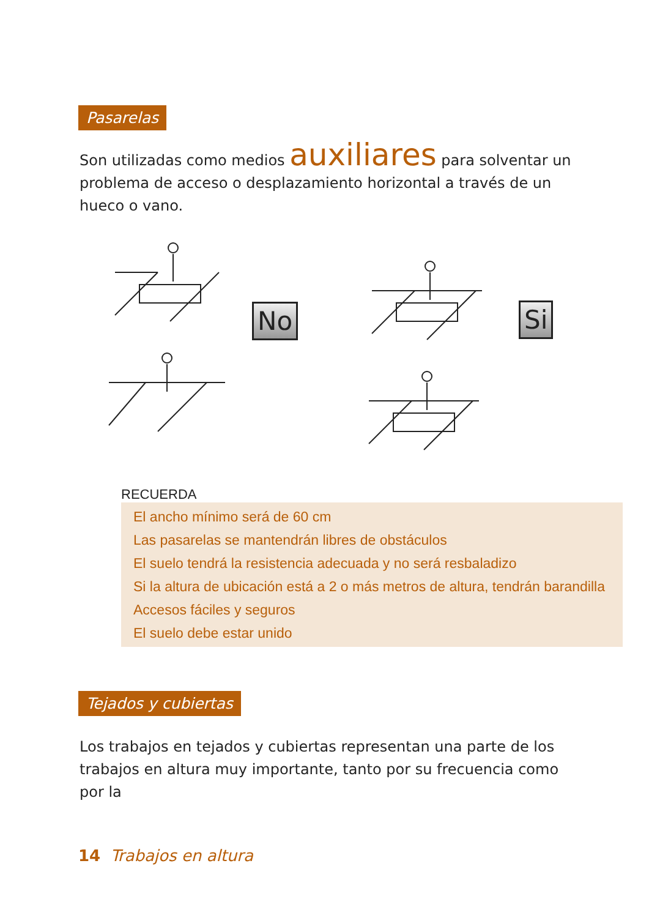Pasarelas
Son utilizadas como medios auxiliares para solventar un problema de acceso o desplazamiento horizontal a través de un hueco o vano.
No Si
RECUERDA
El ancho mínimo será de 60 cm
Las pasarelas se mantendrán libres de obstáculos
El suelo tendrá la resistencia adecuada y no será resbaladizo
Si la altura de ubicación está a 2 o más metros de altura, tendrán barandilla
Accesos fáciles y seguros
El suelo debe estar unido
Tejados y cubiertas
Los trabajos en tejados y cubiertas representan una parte de los trabajos en altura muy importante, tanto por su frecuencia como por la
14 Trabajos en altura